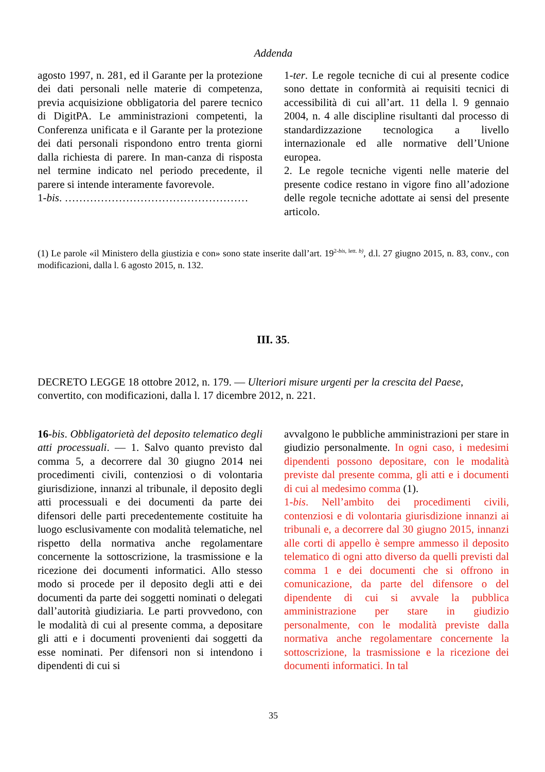Addenda
agosto 1997, n. 281, ed il Garante per la protezione dei dati personali nelle materie di competenza, previa acquisizione obbligatoria del parere tecnico di DigitPA. Le amministrazioni competenti, la Conferenza unificata e il Garante per la protezione dei dati personali rispondono entro trenta giorni dalla richiesta di parere. In man-canza di risposta nel termine indicato nel periodo precedente, il parere si intende interamente favorevole.
1-bis. ……………………………………………
1-ter. Le regole tecniche di cui al presente codice sono dettate in conformità ai requisiti tecnici di accessibilità di cui all’art. 11 della l. 9 gennaio 2004, n. 4 alle discipline risultanti dal processo di standardizzazione tecnologica a livello internazionale ed alle normative dell’Unione europea.
2. Le regole tecniche vigenti nelle materie del presente codice restano in vigore fino all’adozione delle regole tecniche adottate ai sensi del presente articolo.
(1) Le parole «il Ministero della giustizia e con» sono state inserite dall’art. 19<sup>2-bis, lett. b)</sup>, d.l. 27 giugno 2015, n. 83, conv., con modificazioni, dalla l. 6 agosto 2015, n. 132.
III. 35.
DECRETO LEGGE 18 ottobre 2012, n. 179. — Ulteriori misure urgenti per la crescita del Paese, convertito, con modificazioni, dalla l. 17 dicembre 2012, n. 221.
16-bis. Obbligatorietà del deposito telematico degli atti processuali. — 1. Salvo quanto previsto dal comma 5, a decorrere dal 30 giugno 2014 nei procedimenti civili, contenziosi o di volontaria giurisdizione, innanzi al tribunale, il deposito degli atti processuali e dei documenti da parte dei difensori delle parti precedentemente costituite ha luogo esclusivamente con modalità telematiche, nel rispetto della normativa anche regolamentare concernente la sottoscrizione, la trasmissione e la ricezione dei documenti informatici. Allo stesso modo si procede per il deposito degli atti e dei documenti da parte dei soggetti nominati o delegati dall’autorità giudiziaria. Le parti provvedono, con le modalità di cui al presente comma, a depositare gli atti e i documenti provenienti dai soggetti da esse nominati. Per difensori non si intendono i dipendenti di cui si
avvalgono le pubbliche amministrazioni per stare in giudizio personalmente. In ogni caso, i medesimi dipendenti possono depositare, con le modalità previste dal presente comma, gli atti e i documenti di cui al medesimo comma (1).
1-bis. Nell’ambito dei procedimenti civili, contenziosi e di volontaria giurisdizione innanzi ai tribunali e, a decorrere dal 30 giugno 2015, innanzi alle corti di appello è sempre ammesso il deposito telematico di ogni atto diverso da quelli previsti dal comma 1 e dei documenti che si offrono in comunicazione, da parte del difensore o del dipendente di cui si avvale la pubblica amministrazione per stare in giudizio personalmente, con le modalità previste dalla normativa anche regolamentare concernente la sottoscrizione, la trasmissione e la ricezione dei documenti informatici. In tal
35